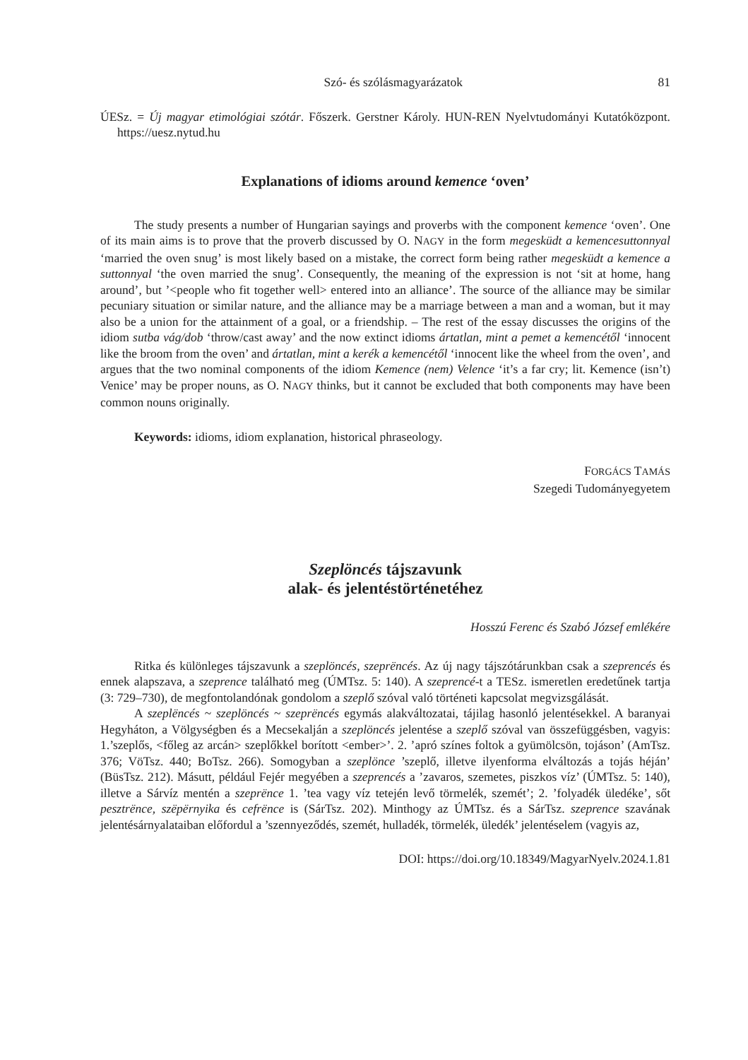Szó- és szólásmagyarázatok 81
ÚESz. = Új magyar etimológiai szótár. Főszerk. Gerstner Károly. HUN-REN Nyelvtudományi Kutatóközpont. https://uesz.nytud.hu
Explanations of idioms around kemence ‘oven’
The study presents a number of Hungarian sayings and proverbs with the component kemence ‘oven’. One of its main aims is to prove that the proverb discussed by O. NAGY in the form megesküdt a kemencesuttonnyal ‘married the oven snug’ is most likely based on a mistake, the correct form being rather megesküdt a kemence a suttonnyal ‘the oven married the snug’. Consequently, the meaning of the expression is not ‘sit at home, hang around’, but ’<people who fit together well> entered into an alliance’. The source of the alliance may be similar pecuniary situation or similar nature, and the alliance may be a marriage between a man and a woman, but it may also be a union for the attainment of a goal, or a friendship. – The rest of the essay discusses the origins of the idiom sutba vág/dob ‘throw/cast away’ and the now extinct idioms ártatlan, mint a pemet a kemencétől ‘innocent like the broom from the oven’ and ártatlan, mint a kerék a kemencétől ‘innocent like the wheel from the oven’, and argues that the two nominal components of the idiom Kemence (nem) Velence ‘it’s a far cry; lit. Kemence (isn’t) Venice’ may be proper nouns, as O. NAGY thinks, but it cannot be excluded that both components may have been common nouns originally.
Keywords: idioms, idiom explanation, historical phraseology.
FORGÁCS TAMÁS
Szegedi Tudományegyetem
Szeplöncés tájszavunk
alak- és jelentéstörténetéhez
Hosszú Ferenc és Szabó József emlékére
Ritka és különleges tájszavunk a szeplöncés, szeprëncés. Az új nagy tájszótárunkban csak a szeprencés és ennek alapszava, a szeprence található meg (ÚMTsz. 5: 140). A szeprencé-t a TESz. ismeretlen eredetűnek tartja (3: 729–730), de megfontolandónak gondolom a szeplő szóval való történeti kapcsolat megvizsgálását.
A szeplëncés ~ szeplöncés ~ szeprëncés egymás alakváltozatai, tájilag hasonló jelentésekkel. A baranyai Hegyháton, a Völgységben és a Mecsekalján a szeplöncés jelentése a szeplő szóval van összefüggésben, vagyis: 1.’szeplős, <főleg az arcán> szeplőkkel borított <ember>’. 2. ’apró színes foltok a gyümölcsön, tojáson’ (AmTsz. 376; VöTsz. 440; BoTsz. 266). Somogyban a szeplönce ’szeplő, illetve ilyenforma elváltozás a tojás héján’ (BüsTsz. 212). Másutt, például Fejér megyében a szeprencés a ’zavaros, szemetes, piszkos víz’ (ÚMTsz. 5: 140), illetve a Sárvíz mentén a szeprënce 1. ’tea vagy víz tetején levő törmelék, szemét’; 2. ’folyadék üledéke’, sőt pesztrënce, szëpërnyika és cefrënce is (SárTsz. 202). Minthogy az ÚMTsz. és a SárTsz. szeprence szavának jelentésárnyalataiban előfordul a ’szennyeződés, szemét, hulladék, törmelék, üledék’ jelentéselem (vagyis az,
DOI: https://doi.org/10.18349/MagyarNyelv.2024.1.81